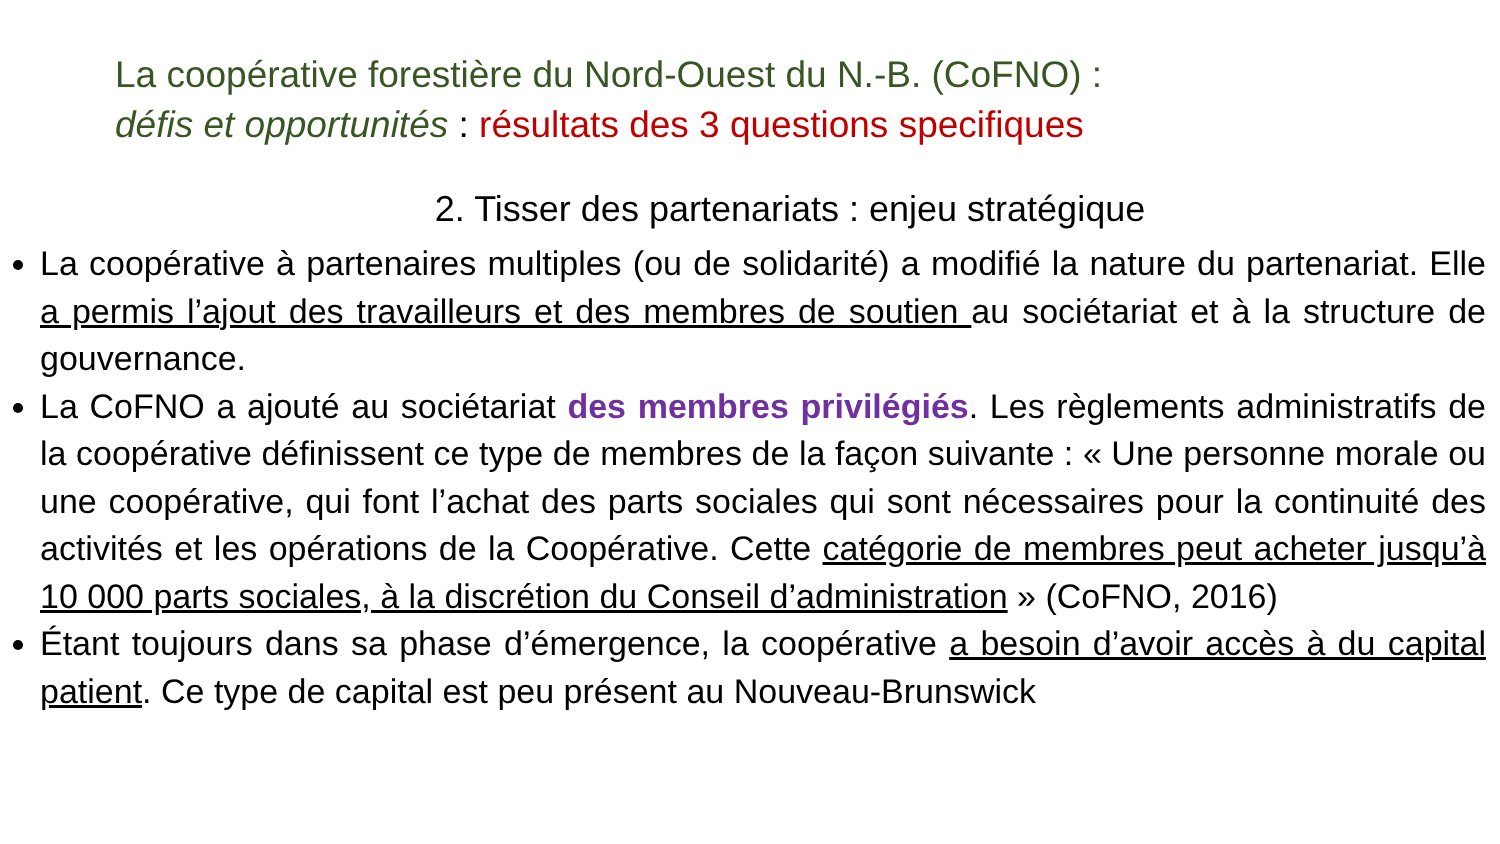La coopérative forestière du Nord-Ouest du N.-B. (CoFNO) :
défis et opportunités : résultats des 3 questions specifiques
2. Tisser des partenariats : enjeu stratégique
La coopérative à partenaires multiples (ou de solidarité) a modifié la nature du partenariat. Elle a permis l’ajout des travailleurs et des membres de soutien au sociétariat et à la structure de gouvernance.
La CoFNO a ajouté au sociétariat des membres privilégiés. Les règlements administratifs de la coopérative définissent ce type de membres de la façon suivante : « Une personne morale ou une coopérative, qui font l’achat des parts sociales qui sont nécessaires pour la continuité des activités et les opérations de la Coopérative. Cette catégorie de membres peut acheter jusqu’à 10 000 parts sociales, à la discrétion du Conseil d’administration » (CoFNO, 2016)
Étant toujours dans sa phase d’émergence, la coopérative a besoin d’avoir accès à du capital patient. Ce type de capital est peu présent au Nouveau-Brunswick